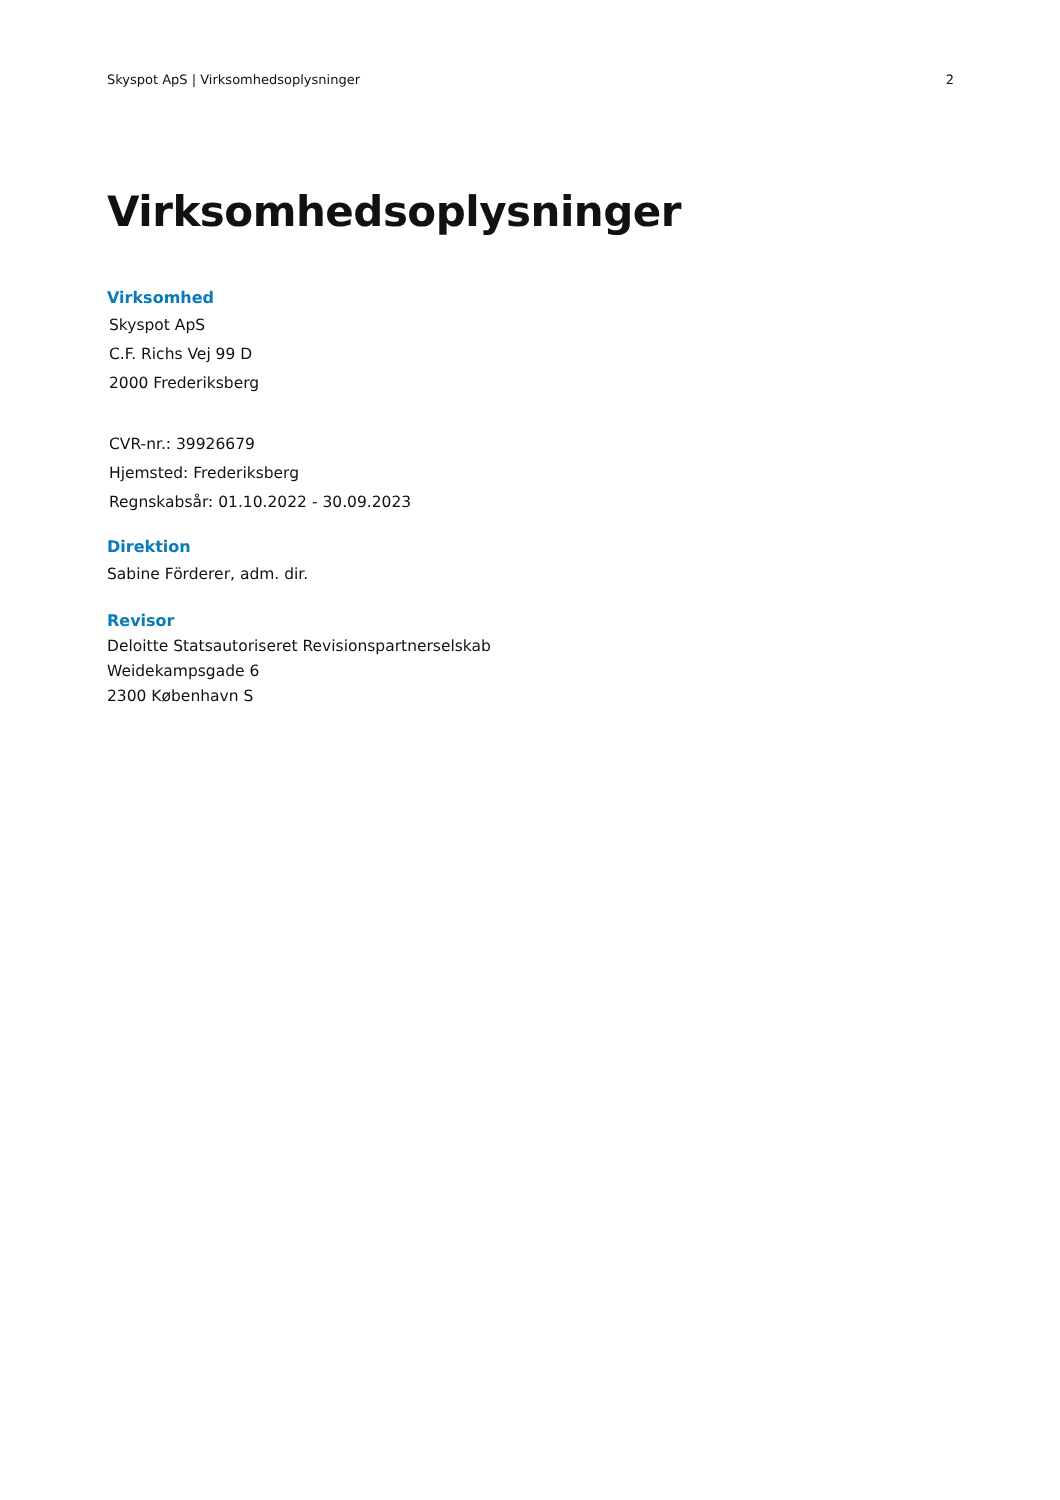Skyspot ApS | Virksomhedsoplysninger 2
Virksomhedsoplysninger
Virksomhed
Skyspot ApS
C.F. Richs Vej 99 D
2000 Frederiksberg
CVR-nr.: 39926679
Hjemsted: Frederiksberg
Regnskabsår: 01.10.2022 - 30.09.2023
Direktion
Sabine Förderer, adm. dir.
Revisor
Deloitte Statsautoriseret Revisionspartnerselskab
Weidekampsgade 6
2300 København S